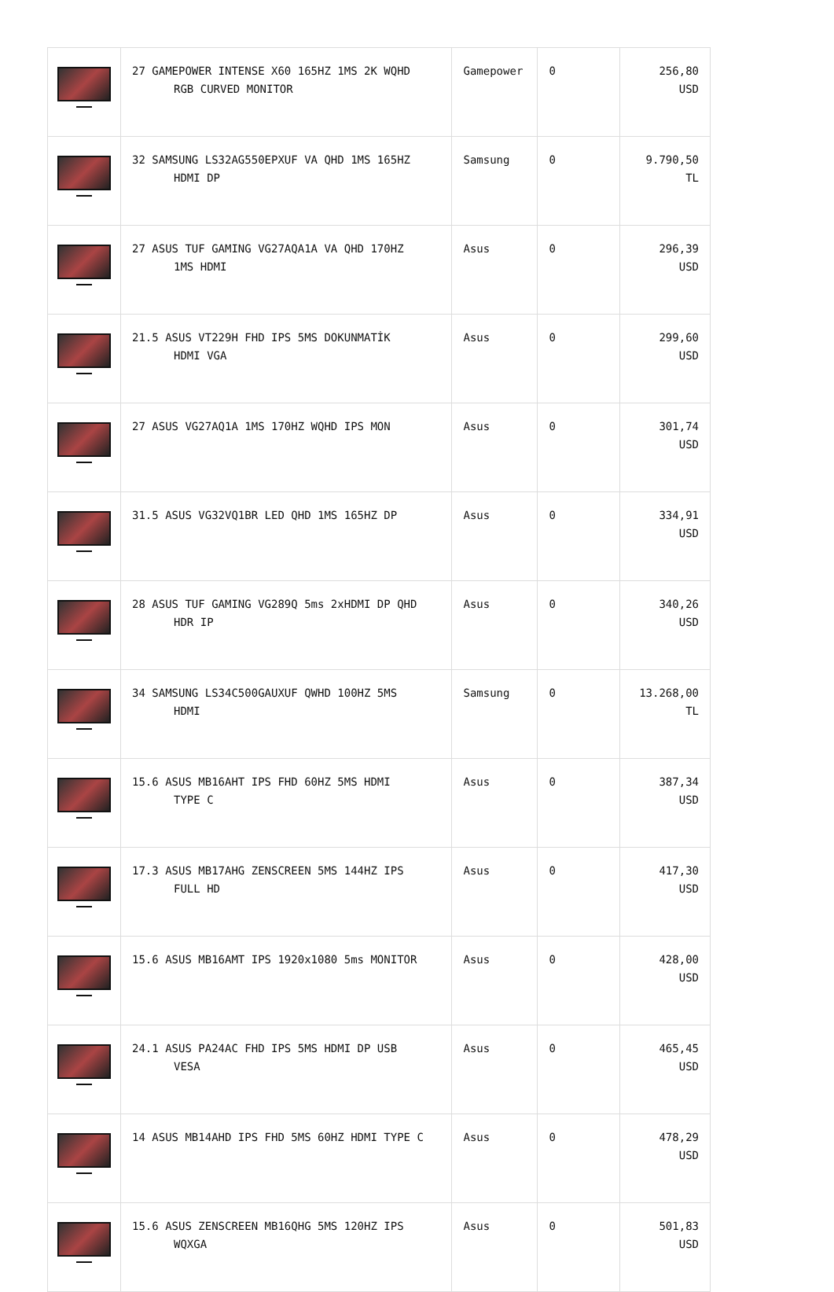| | 27 GAMEPOWER INTENSE X60 165HZ 1MS 2K WQHD RGB CURVED MONITOR | Gamepower | 0 | 256,80 USD |
| | 32 SAMSUNG LS32AG550EPXUF VA QHD 1MS 165HZ HDMI DP | Samsung | 0 | 9.790,50 TL |
| | 27 ASUS TUF GAMING VG27AQA1A VA QHD 170HZ 1MS HDMI | Asus | 0 | 296,39 USD |
| | 21.5 ASUS VT229H FHD IPS 5MS DOKUNMATİK HDMI VGA | Asus | 0 | 299,60 USD |
| | 27 ASUS VG27AQ1A 1MS 170HZ WQHD IPS MON | Asus | 0 | 301,74 USD |
| | 31.5 ASUS VG32VQ1BR LED QHD 1MS 165HZ DP | Asus | 0 | 334,91 USD |
| | 28 ASUS TUF GAMING VG289Q 5ms 2xHDMI DP QHD HDR IP | Asus | 0 | 340,26 USD |
| | 34 SAMSUNG LS34C500GAUXUF QWHD 100HZ 5MS HDMI | Samsung | 0 | 13.268,00 TL |
| | 15.6 ASUS MB16AHT IPS FHD 60HZ 5MS HDMI TYPE C | Asus | 0 | 387,34 USD |
| | 17.3 ASUS MB17AHG ZENSCREEN 5MS 144HZ IPS FULL HD | Asus | 0 | 417,30 USD |
| | 15.6 ASUS MB16AMT IPS 1920x1080 5ms MONITOR | Asus | 0 | 428,00 USD |
| | 24.1 ASUS PA24AC FHD IPS 5MS HDMI DP USB VESA | Asus | 0 | 465,45 USD |
| | 14 ASUS MB14AHD IPS FHD 5MS 60HZ HDMI TYPE C | Asus | 0 | 478,29 USD |
| | 15.6 ASUS ZENSCREEN MB16QHG 5MS 120HZ IPS WQXGA | Asus | 0 | 501,83 USD |